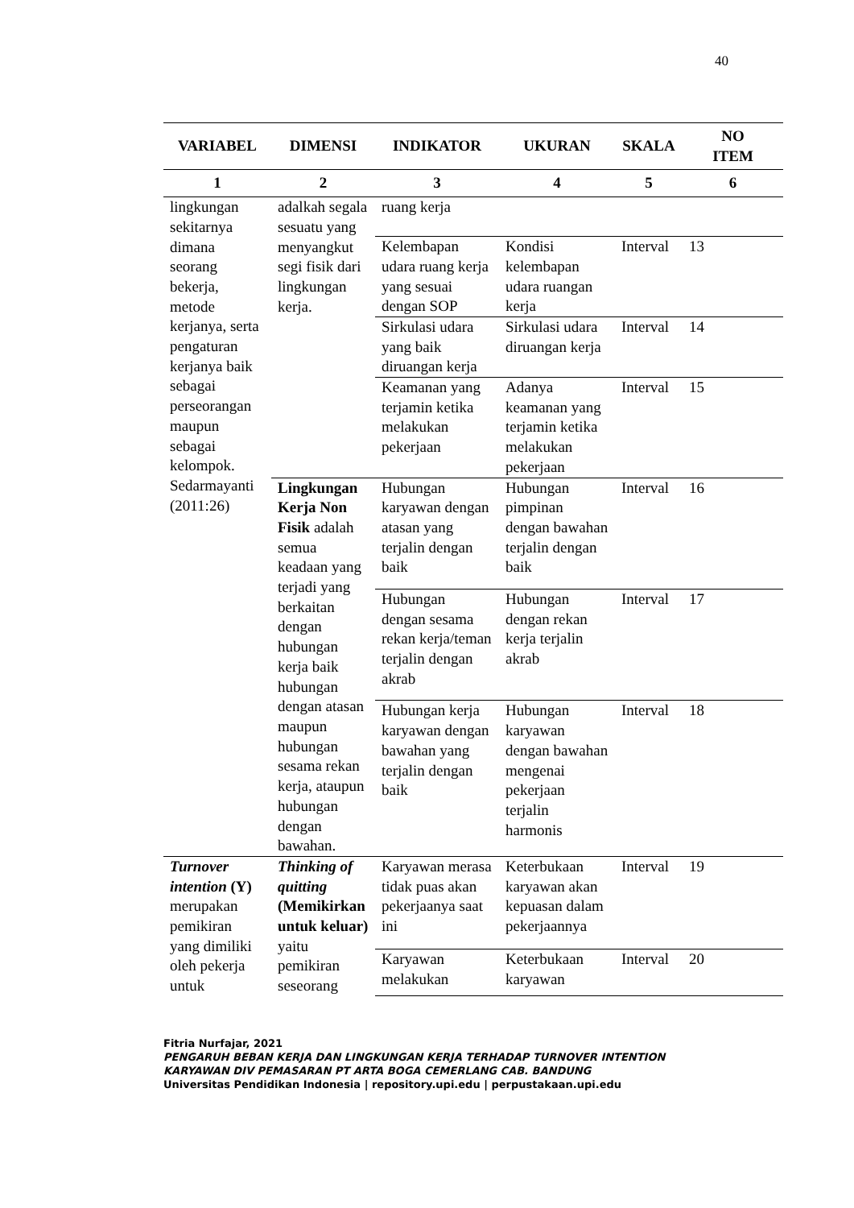40
| VARIABEL | DIMENSI | INDIKATOR | UKURAN | SKALA | NO ITEM |
| --- | --- | --- | --- | --- | --- |
| 1 | 2 | 3 | 4 | 5 | 6 |
| lingkungan sekitarnya dimana seorang bekerja, metode kerjanya, serta pengaturan kerjanya baik sebagai perseorangan maupun sebagai kelompok. Sedarmayanti (2011:26) | adalkah segala sesuatu yang menyangkut segi fisik dari lingkungan kerja. | ruang kerja | | | |
| | | Kelembapan udara ruang kerja yang sesuai dengan SOP | Kondisi kelembapan udara ruangan kerja | Interval | 13 |
| | | Sirkulasi udara yang baik diruangan kerja | Sirkulasi udara diruangan kerja | Interval | 14 |
| | | Keamanan yang terjamin ketika melakukan pekerjaan | Adanya keamanan yang terjamin ketika melakukan pekerjaan | Interval | 15 |
| | Lingkungan Kerja Non Fisik adalah semua keadaan yang terjadi yang berkaitan dengan hubungan kerja baik hubungan dengan atasan maupun hubungan sesama rekan kerja, ataupun hubungan dengan bawahan. | Hubungan karyawan dengan atasan yang terjalin dengan baik | Hubungan pimpinan dengan bawahan terjalin dengan baik | Interval | 16 |
| | | Hubungan dengan sesama rekan kerja/teman terjalin dengan akrab | Hubungan dengan rekan kerja terjalin akrab | Interval | 17 |
| | | Hubungan kerja karyawan dengan bawahan yang terjalin dengan baik | Hubungan karyawan dengan bawahan mengenai pekerjaan terjalin harmonis | Interval | 18 |
| Turnover intention (Y) merupakan pemikiran yang dimiliki oleh pekerja untuk | Thinking of quitting (Memikirkan untuk keluar) yaitu pemikiran seseorang | Karyawan merasa tidak puas akan pekerjaanya saat ini | Keterbukaan karyawan akan kepuasan dalam pekerjaannya | Interval | 19 |
| | | Karyawan melakukan | Keterbukaan karyawan | Interval | 20 |
Fitria Nurfajar, 2021
PENGARUH BEBAN KERJA DAN LINGKUNGAN KERJA TERHADAP TURNOVER INTENTION
KARYAWAN DIV PEMASARAN PT ARTA BOGA CEMERLANG CAB. BANDUNG
Universitas Pendidikan Indonesia | repository.upi.edu | perpustakaan.upi.edu